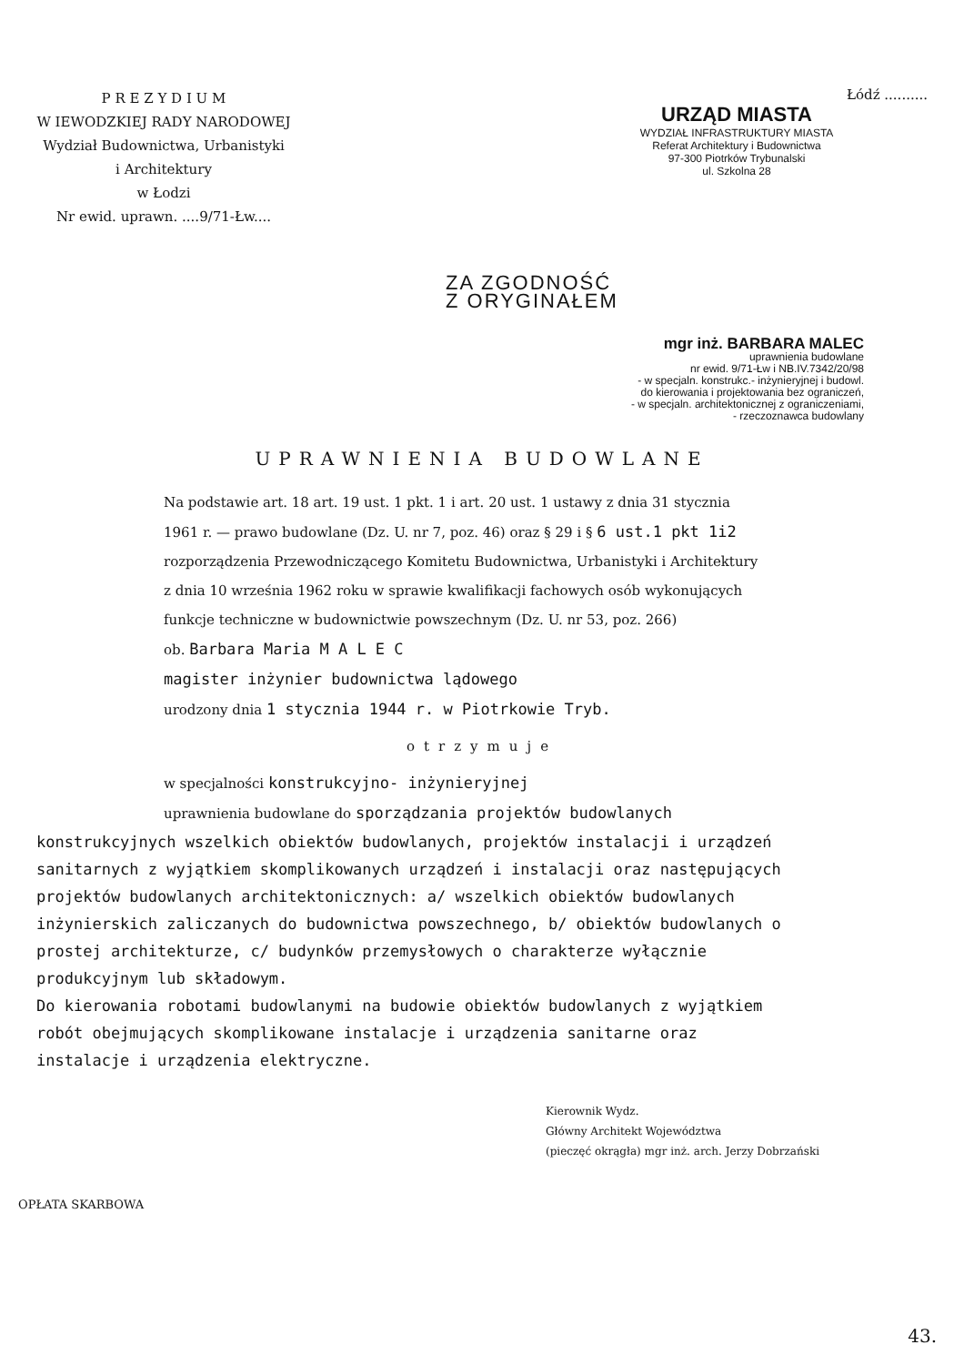P R E Z Y D I U M
W IEWODZKIEJ RADY NARODOWEJ
Wydział Budownictwa, Urbanistyki
i Architektury
w Łodzi
Nr ewid. uprawn. ....9/71-Łw....
Łódź ..........
URZĄD MIASTA
WYDZIAŁ INFRASTRUKTURY MIASTA
Referat Architektury i Budownictwa
97-300 Piotrków Trybunalski
ul. Szkolna 28
ZA ZGODNOŚĆ
Z ORYGINAŁEM
mgr inż. BARBARA MALEC
uprawnienia budowlane
nr ewid. 9/71-Łw i NB.IV.7342/20/98
- w specjaln. konstrukc.- inżynieryjnej i budowl.
do kierowania i projektowania bez ograniczeń,
- w specjaln. architektonicznej z ograniczeniami,
- rzeczoznawca budowlany
UPRAWNIENIA BUDOWLANE
Na podstawie art. 18 art. 19 ust. 1 pkt. 1 i art. 20 ust. 1 ustawy z dnia 31 stycznia 1961 r. — prawo budowlane (Dz. U. nr 7, poz. 46) oraz § 29 i § 6 ust.1 pkt 1i2 rozporządzenia Przewodniczącego Komitetu Budownictwa, Urbanistyki i Architektury z dnia 10 września 1962 roku w sprawie kwalifikacji fachowych osób wykonujących funkcje techniczne w budownictwie powszechnym (Dz. U. nr 53, poz. 266)
ob. Barbara Maria M A L E C
magister inżynier budownictwa lądowego
urodzony dnia 1 stycznia 1944 r. w Piotrkowie Tryb.
otrzymuje
w specjalności konstrukcyjno- inżynieryjnej
uprawnienia budowlane do sporządzania projektów budowlanych
konstrukcyjnych wszelkich obiektów budowlanych, projektów instalacji i urządzeń sanitarnych z wyjątkiem skomplikowanych urządzeń i instalacji oraz następujących projektów budowlanych architektonicznych: a/ wszelkich obiektów budowlanych inżynierskich zaliczanych do budownictwa powszechnego, b/ obiektów budowlanych o prostej architekturze, c/ budynków przemysłowych o charakterze wyłącznie produkcyjnym lub składowym.
Do kierowania robotami budowlanymi na budowie obiektów budowlanych z wyjątkiem robót obejmujących skomplikowane instalacje i urządzenia sanitarne oraz instalacje i urządzenia elektryczne.
Kierownik Wydz.
Główny Architekt Województwa
(pieczęć okrągła) mgr inż. arch. Jerzy Dobrzański
OPŁATA SKARBOWA
43.